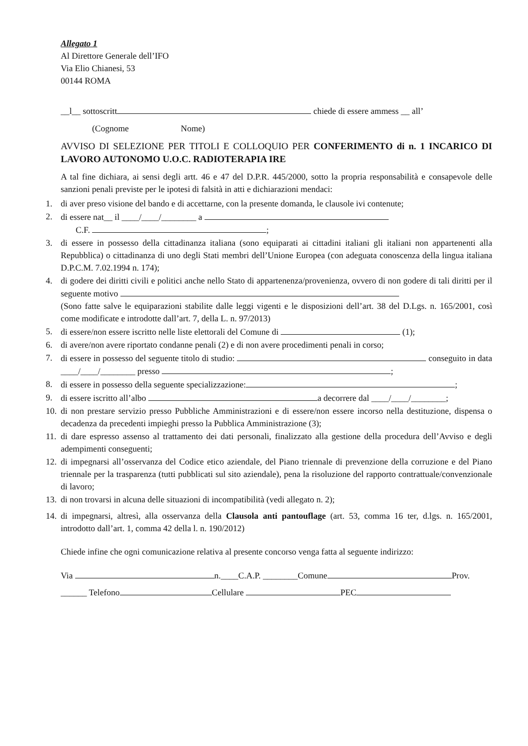Allegato 1
Al Direttore Generale dell’IFO
Via Elio Chianesi, 53
00144 ROMA
__l__ sottoscritt chiede di essere ammess __ all’
(Cognome Nome)
AVVISO DI SELEZIONE PER TITOLI E COLLOQUIO PER CONFERIMENTO di n. 1 INCARICO DI LAVORO AUTONOMO U.O.C. RADIOTERAPIA IRE
A tal fine dichiara, ai sensi degli artt. 46 e 47 del D.P.R. 445/2000, sotto la propria responsabilità e consapevole delle sanzioni penali previste per le ipotesi di falsità in atti e dichiarazioni mendaci:
1. di aver preso visione del bando e di accettarne, con la presente domanda, le clausole ivi contenute;
2. di essere nat__ il ____/____/________ a
C.F. ;
3. di essere in possesso della cittadinanza italiana (sono equiparati ai cittadini italiani gli italiani non appartenenti alla Repubblica) o cittadinanza di uno degli Stati membri dell’Unione Europea (con adeguata conoscenza della lingua italiana D.P.C.M. 7.02.1994 n. 174);
4. di godere dei diritti civili e politici anche nello Stato di appartenenza/provenienza, ovvero di non godere di tali diritti per il seguente motivo
(Sono fatte salve le equiparazioni stabilite dalle leggi vigenti e le disposizioni dell’art. 38 del D.Lgs. n. 165/2001, così come modificate e introdotte dall’art. 7, della L. n. 97/2013)
5. di essere/non essere iscritto nelle liste elettorali del Comune di (1);
6. di avere/non avere riportato condanne penali (2) e di non avere procedimenti penali in corso;
7. di essere in possesso del seguente titolo di studio: conseguito in data ____/____/________ presso ;
8. di essere in possesso della seguente specializzazione: ;
9. di essere iscritto all’albo a decorrere dal ____/____/________;
10. di non prestare servizio presso Pubbliche Amministrazioni e di essere/non essere incorso nella destituzione, dispensa o decadenza da precedenti impieghi presso la Pubblica Amministrazione (3);
11. di dare espresso assenso al trattamento dei dati personali, finalizzato alla gestione della procedura dell’Avviso e degli adempimenti conseguenti;
12. di impegnarsi all’osservanza del Codice etico aziendale, del Piano triennale di prevenzione della corruzione e del Piano triennale per la trasparenza (tutti pubblicati sul sito aziendale), pena la risoluzione del rapporto contrattuale/convenzionale di lavoro;
13. di non trovarsi in alcuna delle situazioni di incompatibilità (vedi allegato n. 2);
14. di impegnarsi, altresì, alla osservanza della Clausola anti pantouflage (art. 53, comma 16 ter, d.lgs. n. 165/2001, introdotto dall’art. 1, comma 42 della l. n. 190/2012)
Chiede infine che ogni comunicazione relativa al presente concorso venga fatta al seguente indirizzo:
Via n.____C.A.P. ________Comune Prov.
______ Telefono Cellulare PEC